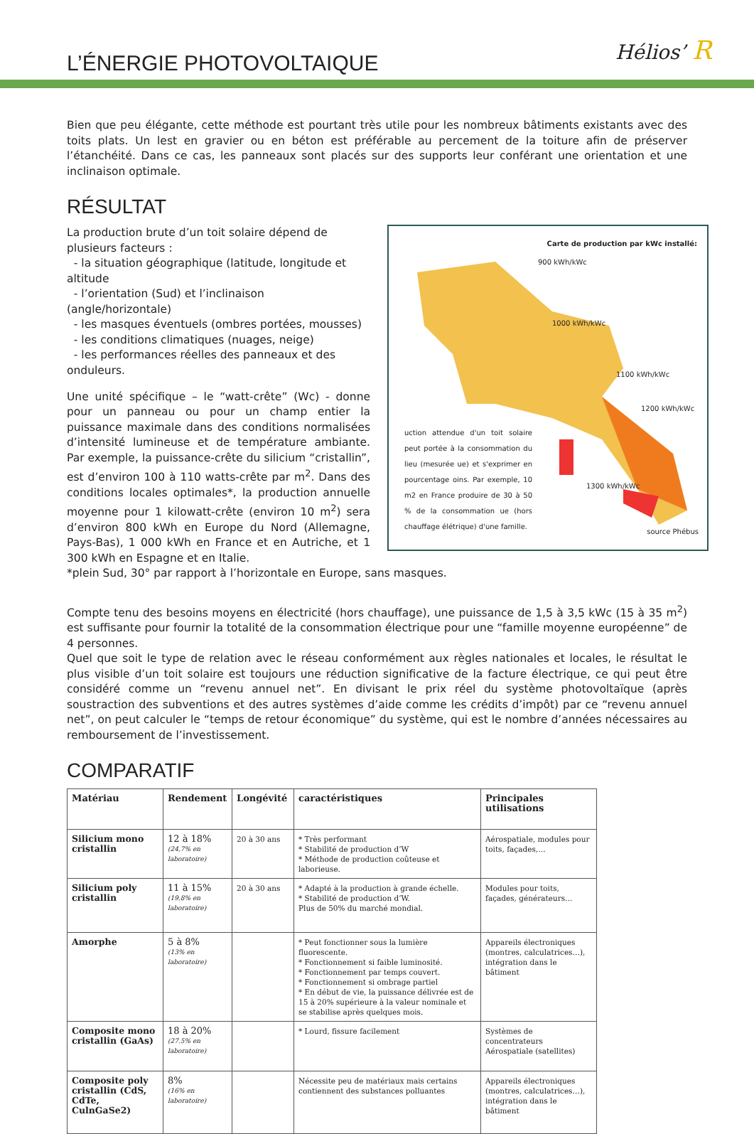L’ÉNERGIE PHOTOVOLTAIQUE
Hélios’ R
Bien que peu élégante, cette méthode est pourtant très utile pour les nombreux bâtiments existants avec des toits plats. Un lest en gravier ou en béton est préférable au percement de la toiture afin de préserver l’étanchéité. Dans ce cas, les panneaux sont placés sur des supports leur conférant une orientation et une inclinaison optimale.
RÉSULTAT
Carte de production par kWc installé:
900 kWh/kWc
1000 kWh/kWc
1100 kWh/kWc
1200 kWh/kWc
1300 kWh/kWc
uction attendue d'un toit solaire peut portée à la consommation du lieu (mesurée ue) et s'exprimer en pourcentage oins. Par exemple, 10 m2 en France produire de 30 à 50 % de la consommation ue (hors chauffage élétrique) d'une famille.
source Phébus
La production brute d’un toit solaire dépend de plusieurs facteurs :
- la situation géographique (latitude, longitude et altitude
- l’orientation (Sud) et l’inclinaison (angle/horizontale)
- les masques éventuels (ombres portées, mousses)
- les conditions climatiques (nuages, neige)
- les performances réelles des panneaux et des onduleurs.
Une unité spécifique – le “watt-crête” (Wc) - donne pour un panneau ou pour un champ entier la puissance maximale dans des conditions normalisées d’intensité lumineuse et de température ambiante. Par exemple, la puissance-crête du silicium “cristallin”, est d’environ 100 à 110 watts-crête par m<sup>2</sup>. Dans des conditions locales optimales*, la production annuelle moyenne pour 1 kilowatt-crête (environ 10 m<sup>2</sup>) sera d’environ 800 kWh en Europe du Nord (Allemagne, Pays-Bas), 1 000 kWh en France et en Autriche, et 1 300 kWh en Espagne et en Italie.
*plein Sud, 30° par rapport à l’horizontale en Europe, sans masques.
Compte tenu des besoins moyens en électricité (hors chauffage), une puissance de 1,5 à 3,5 kWc (15 à 35 m<sup>2</sup>) est suffisante pour fournir la totalité de la consommation électrique pour une “famille moyenne européenne” de 4 personnes.
Quel que soit le type de relation avec le réseau conformément aux règles nationales et locales, le résultat le plus visible d’un toit solaire est toujours une réduction significative de la facture électrique, ce qui peut être considéré comme un “revenu annuel net”. En divisant le prix réel du système photovoltaïque (après soustraction des subventions et des autres systèmes d’aide comme les crédits d’impôt) par ce “revenu annuel net”, on peut calculer le “temps de retour économique” du système, qui est le nombre d’années nécessaires au remboursement de l’investissement.
COMPARATIF
| Matériau | Rendement | Longévité | caractéristiques | Principales utilisations |
| --- | --- | --- | --- | --- |
| Silicium mono cristallin | 12 à 18% (24,7% en laboratoire) | 20 à 30 ans | * Très performant * Stabilité de production d’W * Méthode de production coûteuse et laborieuse. | Aérospatiale, modules pour toits, façades,… |
| Silicium poly cristallin | 11 à 15% (19,8% en laboratoire) | 20 à 30 ans | * Adapté à la production à grande échelle. * Stabilité de production d’W. Plus de 50% du marché mondial. | Modules pour toits, façades, générateurs… |
| Amorphe | 5 à 8% (13% en laboratoire) | | * Peut fonctionner sous la lumière fluorescente. * Fonctionnement si faible luminosité. * Fonctionnement par temps couvert. * Fonctionnement si ombrage partiel * En début de vie, la puissance délivrée est de 15 à 20% supérieure à la valeur nominale et se stabilise après quelques mois. | Appareils électroniques (montres, calculatrices…), intégration dans le bâtiment |
| Composite mono cristallin (GaAs) | 18 à 20% (27.5% en laboratoire) | | * Lourd, fissure facilement | Systèmes de concentrateurs Aérospatiale (satellites) |
| Composite poly cristallin (CdS, CdTe, CulnGaSe2) | 8% (16% en laboratoire) | | Nécessite peu de matériaux mais certains contiennent des substances polluantes | Appareils électroniques (montres, calculatrices…), intégration dans le bâtiment |